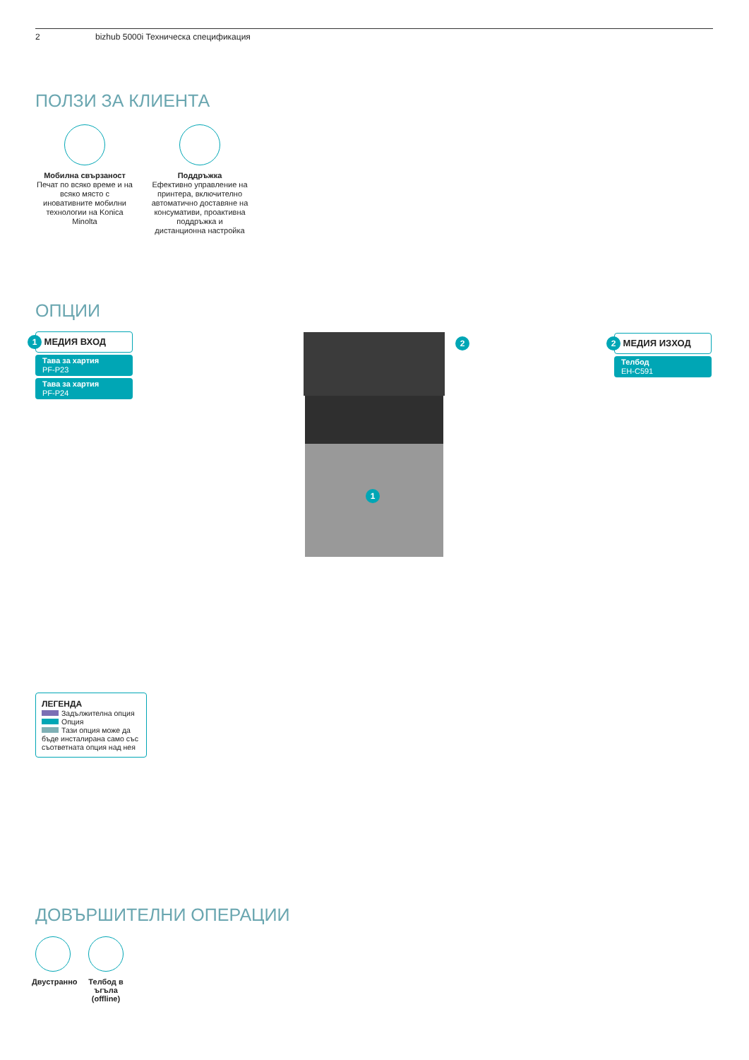2 bizhub 5000i Техническа спецификация
ПОЛЗИ ЗА КЛИЕНТА
Мобилна свързаност
Печат по всяко време и на всяко място с иновативните мобилни технологии на Konica Minolta
Поддръжка
Ефективно управление на принтера, включително автоматично доставяне на консумативи, проактивна поддръжка и дистанционна настройка
ОПЦИИ
1 МЕДИЯ ВХОД
Тава за хартия
PF-P23
Тава за хартия
PF-P24
1
2
2 МЕДИЯ ИЗХОД
Телбод
EH-C591
ЛЕГЕНДА
Задължителна опция
Опция
Тази опция може да бъде инсталирана само със съответната опция над нея
ДОВЪРШИТЕЛНИ ОПЕРАЦИИ
Двустранно
Телбод в ъгъла (offline)